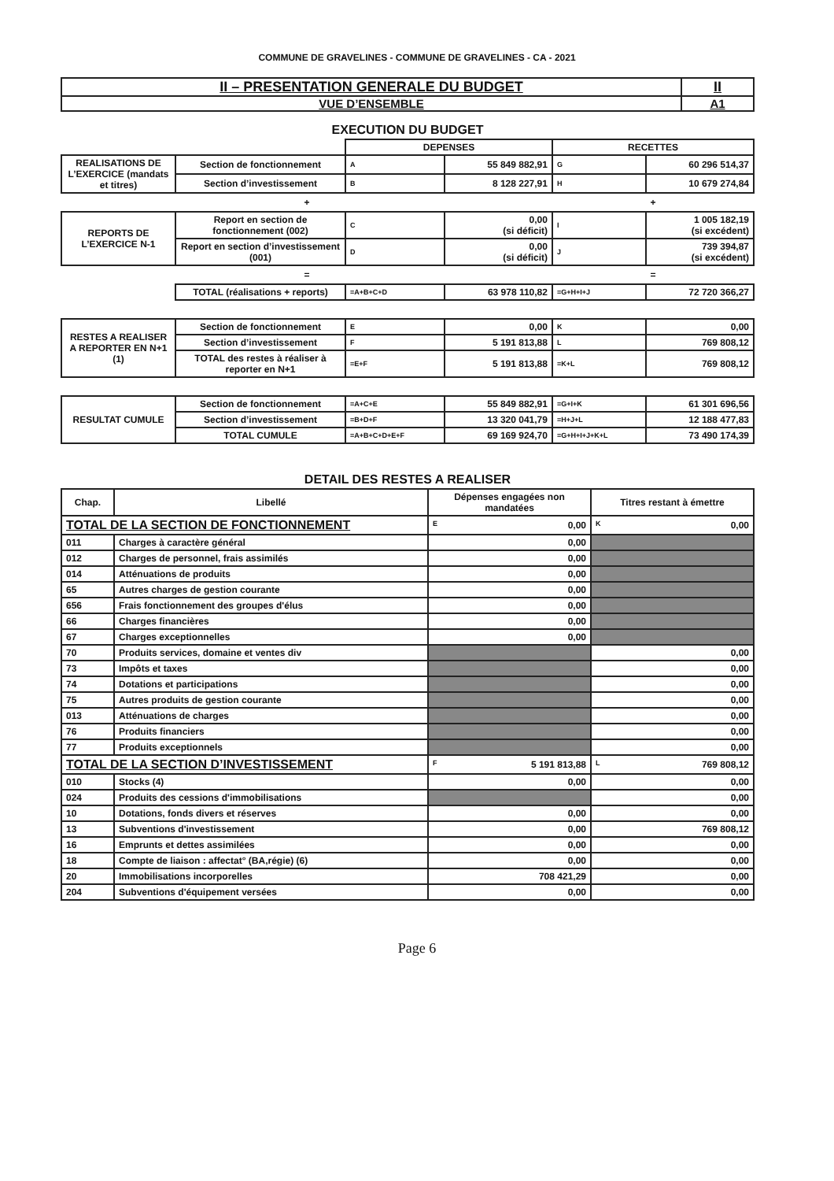COMMUNE DE GRAVELINES - COMMUNE DE GRAVELINES - CA - 2021
| II – PRESENTATION GENERALE DU BUDGET | II |
| VUE D’ENSEMBLE | A1 |
EXECUTION DU BUDGET
| | | DEPENSES | | RECETTES | |
| REALISATIONS DE L’EXERCICE (mandats et titres) | Section de fonctionnement | A | 55 849 882,91 | G | 60 296 514,37 |
| | Section d’investissement | B | 8 128 227,91 | H | 10 679 274,84 |
| + | | | | + | |
| REPORTS DE L’EXERCICE N-1 | Report en section de fonctionnement (002) | C | 0,00 (si déficit) | I | 1 005 182,19 (si excédent) |
| | Report en section d’investissement (001) | D | 0,00 (si déficit) | J | 739 394,87 (si excédent) |
| = | | | | = | |
| | TOTAL (réalisations + reports) | =A+B+C+D | 63 978 110,82 | =G+H+I+J | 72 720 366,27 |
| RESTES A REALISER A REPORTER EN N+1 (1) | Section de fonctionnement | E | 0,00 | K | 0,00 |
| | Section d’investissement | F | 5 191 813,88 | L | 769 808,12 |
| | TOTAL des restes à réaliser à reporter en N+1 | =E+F | 5 191 813,88 | =K+L | 769 808,12 |
| RESULTAT CUMULE | Section de fonctionnement | =A+C+E | 55 849 882,91 | =G+I+K | 61 301 696,56 |
| | Section d’investissement | =B+D+F | 13 320 041,79 | =H+J+L | 12 188 477,83 |
| | TOTAL CUMULE | =A+B+C+D+E+F | 69 169 924,70 | =G+H+I+J+K+L | 73 490 174,39 |
DETAIL DES RESTES A REALISER
| Chap. | Libellé | Dépenses engagées non mandatées | Titres restant à émettre |
| --- | --- | --- | --- |
| TOTAL DE LA SECTION DE FONCTIONNEMENT | | E 0,00 | K 0,00 |
| 011 | Charges à caractère général | 0,00 | |
| 012 | Charges de personnel, frais assimilés | 0,00 | |
| 014 | Atténuations de produits | 0,00 | |
| 65 | Autres charges de gestion courante | 0,00 | |
| 656 | Frais fonctionnement des groupes d'élus | 0,00 | |
| 66 | Charges financières | 0,00 | |
| 67 | Charges exceptionnelles | 0,00 | |
| 70 | Produits services, domaine et ventes div | | 0,00 |
| 73 | Impôts et taxes | | 0,00 |
| 74 | Dotations et participations | | 0,00 |
| 75 | Autres produits de gestion courante | | 0,00 |
| 013 | Atténuations de charges | | 0,00 |
| 76 | Produits financiers | | 0,00 |
| 77 | Produits exceptionnels | | 0,00 |
| TOTAL DE LA SECTION D’INVESTISSEMENT | | F 5 191 813,88 | L 769 808,12 |
| 010 | Stocks (4) | 0,00 | 0,00 |
| 024 | Produits des cessions d'immobilisations | | 0,00 |
| 10 | Dotations, fonds divers et réserves | 0,00 | 0,00 |
| 13 | Subventions d'investissement | 0,00 | 769 808,12 |
| 16 | Emprunts et dettes assimilées | 0,00 | 0,00 |
| 18 | Compte de liaison : affectat° (BA,régie) (6) | 0,00 | 0,00 |
| 20 | Immobilisations incorporelles | 708 421,29 | 0,00 |
| 204 | Subventions d'équipement versées | 0,00 | 0,00 |
Page 6